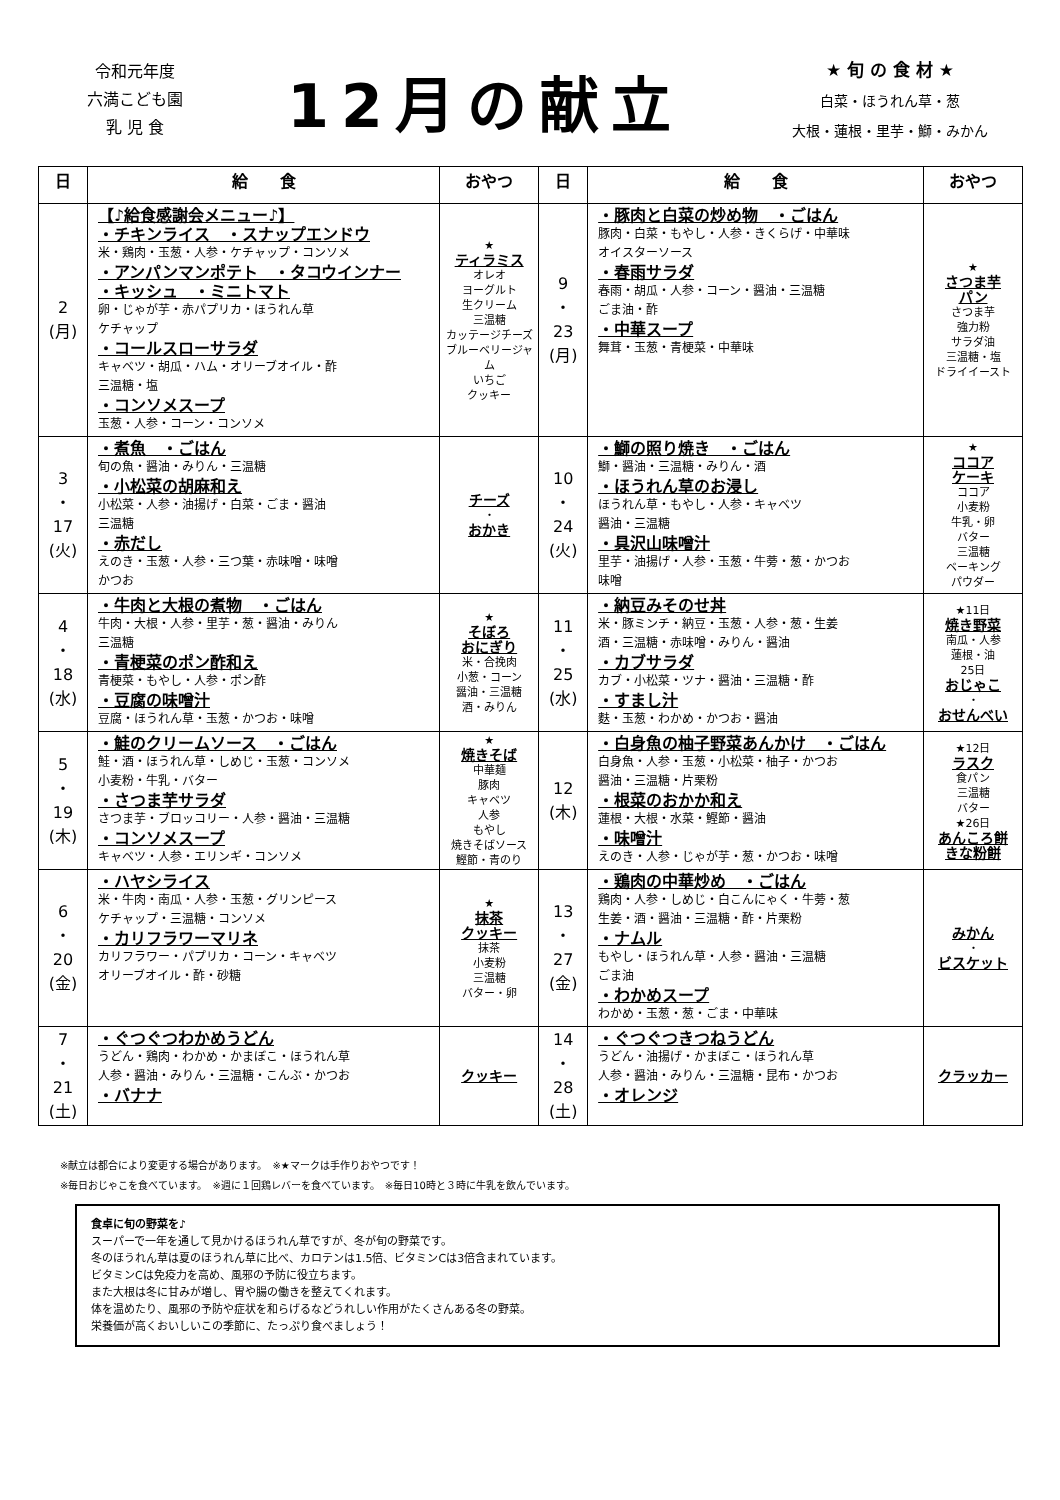令和元年度
六満こども園
乳 児 食
12月の献立
★ 旬 の 食 材 ★
白菜・ほうれん草・葱
大根・蓮根・里芋・鰤・みかん
| 日 | 給 食 | おやつ | 日 | 給 食 | おやつ |
| --- | --- | --- | --- | --- | --- |
| 2 (月) | 【♪給食感謝会メニュー♪】 ・チキンライス ・スナップエンドウ 米・鶏肉・玉葱・人参・ケチャップ・コンソメ ・アンパンマンポテト ・タコウインナー ・キッシュ ・ミニトマト 卵・じゃが芋・赤パプリカ・ほうれん草 ケチャップ ・コールスローサラダ キャベツ・胡瓜・ハム・オリーブオイル・酢 三温糖・塩 ・コンソメスープ 玉葱・人参・コーン・コンソメ | ★ ティラミス オレオ ヨーグルト 生クリーム 三温糖 カッテージチーズ ブルーベリージャム いちご クッキー | 9 ・ 23 (月) | ・豚肉と白菜の炒め物 ・ごはん 豚肉・白菜・もやし・人参・きくらげ・中華味 オイスターソース ・春雨サラダ 春雨・胡瓜・人参・コーン・醤油・三温糖 ごま油・酢 ・中華スープ 舞茸・玉葱・青梗菜・中華味 | ★ さつま芋 パン さつま芋 強力粉 サラダ油 三温糖・塩 ドライイースト |
| 3 ・ 17 (火) | ・煮魚 ・ごはん 旬の魚・醤油・みりん・三温糖 ・小松菜の胡麻和え 小松菜・人参・油揚げ・白菜・ごま・醤油 三温糖 ・赤だし えのき・玉葱・人参・三つ葉・赤味噌・味噌 かつお | チーズ ・ おかき | 10 ・ 24 (火) | ・鰤の照り焼き ・ごはん 鰤・醤油・三温糖・みりん・酒 ・ほうれん草のお浸し ほうれん草・もやし・人参・キャベツ 醤油・三温糖 ・具沢山味噌汁 里芋・油揚げ・人参・玉葱・牛蒡・葱・かつお 味噌 | ★ ココア ケーキ ココア 小麦粉 牛乳・卵 バター 三温糖 ベーキング パウダー |
| 4 ・ 18 (水) | ・牛肉と大根の煮物 ・ごはん 牛肉・大根・人参・里芋・葱・醤油・みりん 三温糖 ・青梗菜のポン酢和え 青梗菜・もやし・人参・ポン酢 ・豆腐の味噌汁 豆腐・ほうれん草・玉葱・かつお・味噌 | ★ そぼろ おにぎり 米・合挽肉 小葱・コーン 醤油・三温糖 酒・みりん | 11 ・ 25 (水) | ・納豆みそのせ丼 米・豚ミンチ・納豆・玉葱・人参・葱・生姜 酒・三温糖・赤味噌・みりん・醤油 ・カブサラダ カブ・小松菜・ツナ・醤油・三温糖・酢 ・すまし汁 麩・玉葱・わかめ・かつお・醤油 | ★11日 焼き野菜 南瓜・人参 蓮根・油 25日 おじゃこ ・ おせんべい |
| 5 ・ 19 (木) | ・鮭のクリームソース ・ごはん 鮭・酒・ほうれん草・しめじ・玉葱・コンソメ 小麦粉・牛乳・バター ・さつま芋サラダ さつま芋・ブロッコリー・人参・醤油・三温糖 ・コンソメスープ キャベツ・人参・エリンギ・コンソメ | ★ 焼きそば 中華麺 豚肉 キャベツ 人参 もやし 焼きそばソース 鰹節・青のり | 12 (木) | ・白身魚の柚子野菜あんかけ ・ごはん 白身魚・人参・玉葱・小松菜・柚子・かつお 醤油・三温糖・片栗粉 ・根菜のおかか和え 蓮根・大根・水菜・鰹節・醤油 ・味噌汁 えのき・人参・じゃが芋・葱・かつお・味噌 | ★12日 ラスク 食パン 三温糖 バター ★26日 あんころ餅 きな粉餅 |
| 6 ・ 20 (金) | ・ハヤシライス 米・牛肉・南瓜・人参・玉葱・グリンピース ケチャップ・三温糖・コンソメ ・カリフラワーマリネ カリフラワー・パプリカ・コーン・キャベツ オリーブオイル・酢・砂糖 | ★ 抹茶 クッキー 抹茶 小麦粉 三温糖 バター・卵 | 13 ・ 27 (金) | ・鶏肉の中華炒め ・ごはん 鶏肉・人参・しめじ・白こんにゃく・牛蒡・葱 生姜・酒・醤油・三温糖・酢・片栗粉 ・ナムル もやし・ほうれん草・人参・醤油・三温糖 ごま油 ・わかめスープ わかめ・玉葱・葱・ごま・中華味 | みかん ・ ビスケット |
| 7 ・ 21 (土) | ・ぐつぐつわかめうどん うどん・鶏肉・わかめ・かまぼこ・ほうれん草 人参・醤油・みりん・三温糖・こんぶ・かつお ・バナナ | クッキー | 14 ・ 28 (土) | ・ぐつぐつきつねうどん うどん・油揚げ・かまぼこ・ほうれん草 人参・醤油・みりん・三温糖・昆布・かつお ・オレンジ | クラッカー |
※献立は都合により変更する場合があります。　※★マークは手作りおやつです！
※毎日おじゃこを食べています。　※週に１回鶏レバーを食べています。　※毎日10時と３時に牛乳を飲んでいます。
食卓に旬の野菜を♪
スーパーで一年を通して見かけるほうれん草ですが、冬が旬の野菜です。
冬のほうれん草は夏のほうれん草に比べ、カロテンは1.5倍、ビタミンCは3倍含まれています。
ビタミンCは免疫力を高め、風邪の予防に役立ちます。
また大根は冬に甘みが増し、胃や腸の働きを整えてくれます。
体を温めたり、風邪の予防や症状を和らげるなどうれしい作用がたくさんある冬の野菜。
栄養価が高くおいしいこの季節に、たっぷり食べましょう！